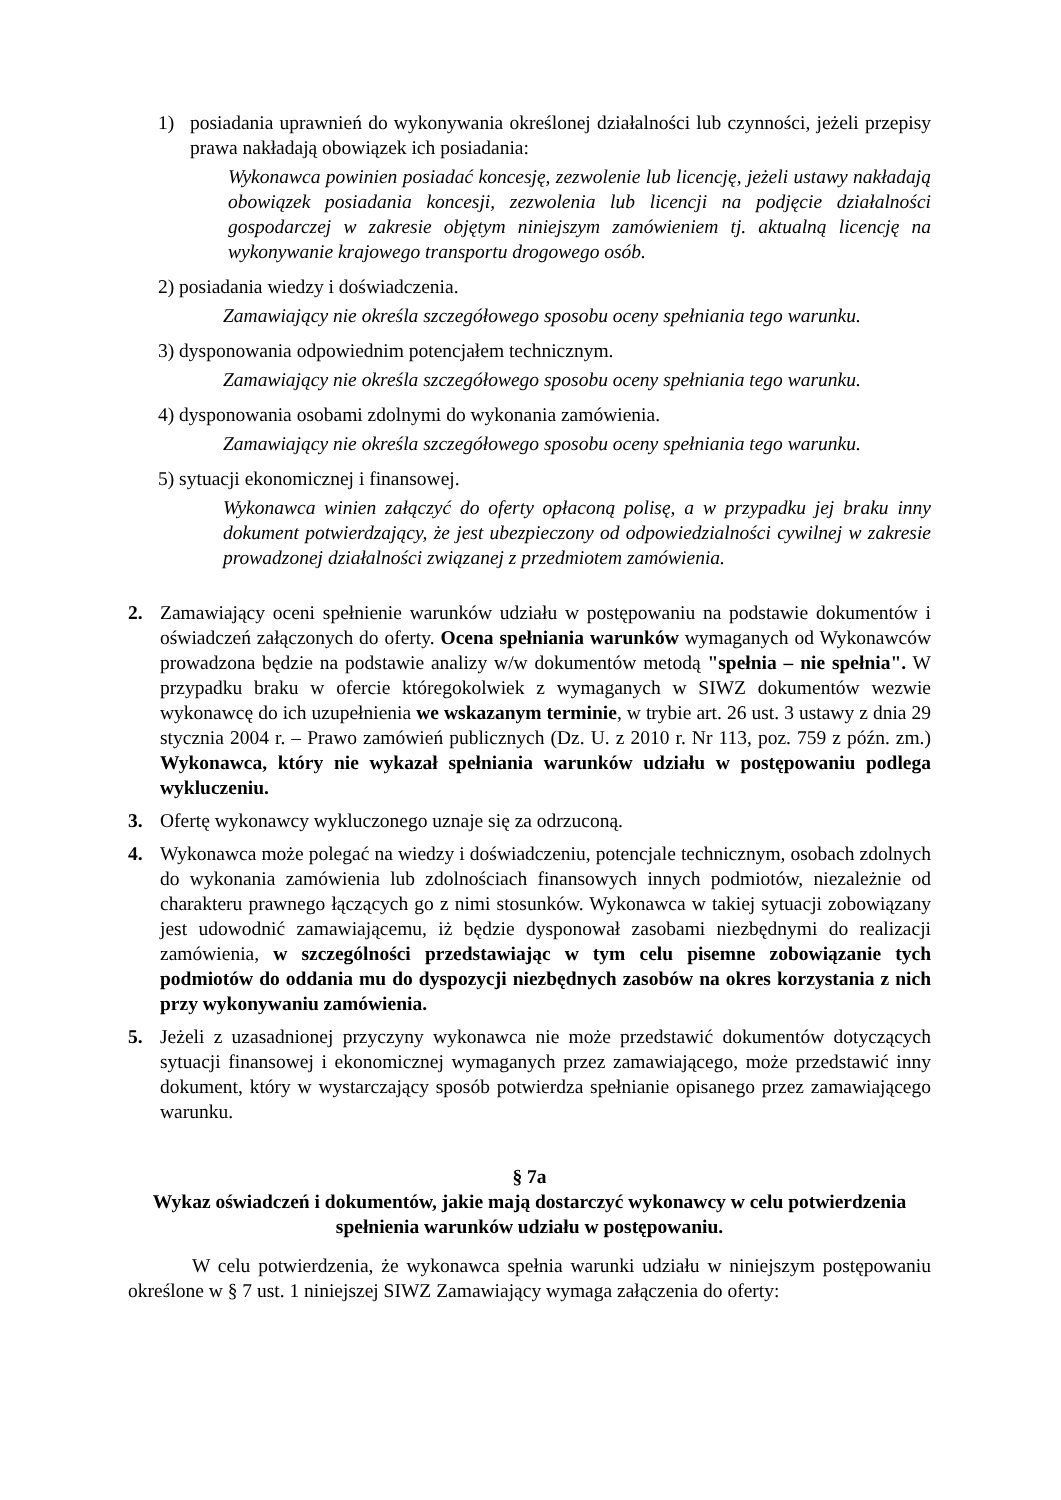1) posiadania uprawnień do wykonywania określonej działalności lub czynności, jeżeli przepisy prawa nakładają obowiązek ich posiadania:
Wykonawca powinien posiadać koncesję, zezwolenie lub licencję, jeżeli ustawy nakładają obowiązek posiadania koncesji, zezwolenia lub licencji na podjęcie działalności gospodarczej w zakresie objętym niniejszym zamówieniem tj. aktualną licencję na wykonywanie krajowego transportu drogowego osób.
2) posiadania wiedzy i doświadczenia.
Zamawiający nie określa szczegółowego sposobu oceny spełniania tego warunku.
3) dysponowania odpowiednim potencjałem technicznym.
Zamawiający nie określa szczegółowego sposobu oceny spełniania tego warunku.
4) dysponowania osobami zdolnymi do wykonania zamówienia.
Zamawiający nie określa szczegółowego sposobu oceny spełniania tego warunku.
5) sytuacji ekonomicznej i finansowej.
Wykonawca winien załączyć do oferty opłaconą polisę, a w przypadku jej braku inny dokument potwierdzający, że jest ubezpieczony od odpowiedzialności cywilnej w zakresie prowadzonej działalności związanej z przedmiotem zamówienia.
2. Zamawiający oceni spełnienie warunków udziału w postępowaniu na podstawie dokumentów i oświadczeń załączonych do oferty. Ocena spełniania warunków wymaganych od Wykonawców prowadzona będzie na podstawie analizy w/w dokumentów metodą "spełnia – nie spełnia". W przypadku braku w ofercie któregokolwiek z wymaganych w SIWZ dokumentów wezwie wykonawcę do ich uzupełnienia we wskazanym terminie, w trybie art. 26 ust. 3 ustawy z dnia 29 stycznia 2004 r. – Prawo zamówień publicznych (Dz. U. z 2010 r. Nr 113, poz. 759 z późn. zm.) Wykonawca, który nie wykazał spełniania warunków udziału w postępowaniu podlega wykluczeniu.
3. Ofertę wykonawcy wykluczonego uznaje się za odrzuconą.
4. Wykonawca może polegać na wiedzy i doświadczeniu, potencjale technicznym, osobach zdolnych do wykonania zamówienia lub zdolnościach finansowych innych podmiotów, niezależnie od charakteru prawnego łączących go z nimi stosunków. Wykonawca w takiej sytuacji zobowiązany jest udowodnić zamawiającemu, iż będzie dysponował zasobami niezbędnymi do realizacji zamówienia, w szczególności przedstawiając w tym celu pisemne zobowiązanie tych podmiotów do oddania mu do dyspozycji niezbędnych zasobów na okres korzystania z nich przy wykonywaniu zamówienia.
5. Jeżeli z uzasadnionej przyczyny wykonawca nie może przedstawić dokumentów dotyczących sytuacji finansowej i ekonomicznej wymaganych przez zamawiającego, może przedstawić inny dokument, który w wystarczający sposób potwierdza spełnianie opisanego przez zamawiającego warunku.
§ 7a
Wykaz oświadczeń i dokumentów, jakie mają dostarczyć wykonawcy w celu potwierdzenia spełnienia warunków udziału w postępowaniu.
W celu potwierdzenia, że wykonawca spełnia warunki udziału w niniejszym postępowaniu określone w § 7 ust. 1 niniejszej SIWZ Zamawiający wymaga załączenia do oferty: